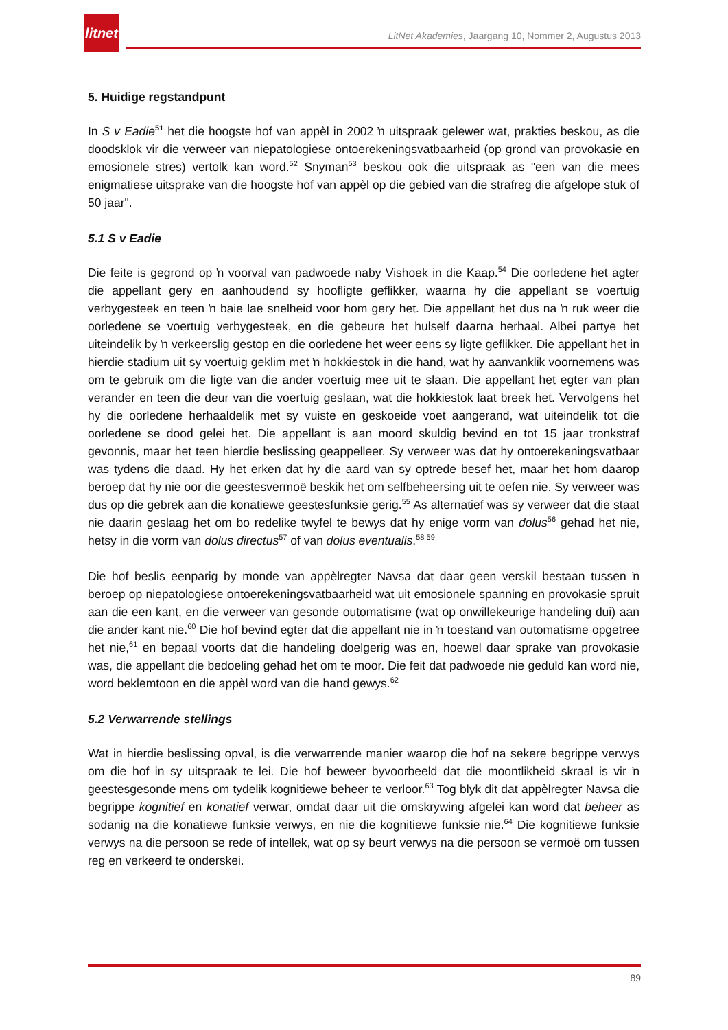litnet
LitNet Akademies, Jaargang 10, Nommer 2, Augustus 2013
5. Huidige regstandpunt
In S v Eadie<sup>51</sup> het die hoogste hof van appèl in 2002 ŉ uitspraak gelewer wat, prakties beskou, as die doodsklok vir die verweer van niepatologiese ontoerekeningsvatbaarheid (op grond van provokasie en emosionele stres) vertolk kan word.<sup>52</sup> Snyman<sup>53</sup> beskou ook die uitspraak as "een van die mees enigmatiese uitsprake van die hoogste hof van appèl op die gebied van die strafreg die afgelope stuk of 50 jaar".
5.1 S v Eadie
Die feite is gegrond op ŉ voorval van padwoede naby Vishoek in die Kaap.<sup>54</sup> Die oorledene het agter die appellant gery en aanhoudend sy hoofligte geflikker, waarna hy die appellant se voertuig verbygesteek en teen ŉ baie lae snelheid voor hom gery het. Die appellant het dus na ŉ ruk weer die oorledene se voertuig verbygesteek, en die gebeure het hulself daarna herhaal. Albei partye het uiteindelik by ŉ verkeerslig gestop en die oorledene het weer eens sy ligte geflikker. Die appellant het in hierdie stadium uit sy voertuig geklim met ŉ hokkiestok in die hand, wat hy aanvanklik voornemens was om te gebruik om die ligte van die ander voertuig mee uit te slaan. Die appellant het egter van plan verander en teen die deur van die voertuig geslaan, wat die hokkiestok laat breek het. Vervolgens het hy die oorledene herhaaldelik met sy vuiste en geskoeide voet aangerand, wat uiteindelik tot die oorledene se dood gelei het. Die appellant is aan moord skuldig bevind en tot 15 jaar tronkstraf gevonnis, maar het teen hierdie beslissing geappelleer. Sy verweer was dat hy ontoerekeningsvatbaar was tydens die daad. Hy het erken dat hy die aard van sy optrede besef het, maar het hom daarop beroep dat hy nie oor die geestesvermoë beskik het om selfbeheersing uit te oefen nie. Sy verweer was dus op die gebrek aan die konatiewe geestesfunksie gerig.<sup>55</sup> As alternatief was sy verweer dat die staat nie daarin geslaag het om bo redelike twyfel te bewys dat hy enige vorm van dolus<sup>56</sup> gehad het nie, hetsy in die vorm van dolus directus<sup>57</sup> of van dolus eventualis.<sup>58 59</sup>
Die hof beslis eenparig by monde van appèlregter Navsa dat daar geen verskil bestaan tussen ŉ beroep op niepatologiese ontoerekeningsvatbaarheid wat uit emosionele spanning en provokasie spruit aan die een kant, en die verweer van gesonde outomatisme (wat op onwillekeurige handeling dui) aan die ander kant nie.<sup>60</sup> Die hof bevind egter dat die appellant nie in ŉ toestand van outomatisme opgetree het nie,<sup>61</sup> en bepaal voorts dat die handeling doelgerig was en, hoewel daar sprake van provokasie was, die appellant die bedoeling gehad het om te moor. Die feit dat padwoede nie geduld kan word nie, word beklemtoon en die appèl word van die hand gewys.<sup>62</sup>
5.2 Verwarrende stellings
Wat in hierdie beslissing opval, is die verwarrende manier waarop die hof na sekere begrippe verwys om die hof in sy uitspraak te lei. Die hof beweer byvoorbeeld dat die moontlikheid skraal is vir ŉ geestesgesonde mens om tydelik kognitiewe beheer te verloor.<sup>63</sup> Tog blyk dit dat appèlregter Navsa die begrippe kognitief en konatief verwar, omdat daar uit die omskrywing afgelei kan word dat beheer as sodanig na die konatiewe funksie verwys, en nie die kognitiewe funksie nie.<sup>64</sup> Die kognitiewe funksie verwys na die persoon se rede of intellek, wat op sy beurt verwys na die persoon se vermoë om tussen reg en verkeerd te onderskei.
89